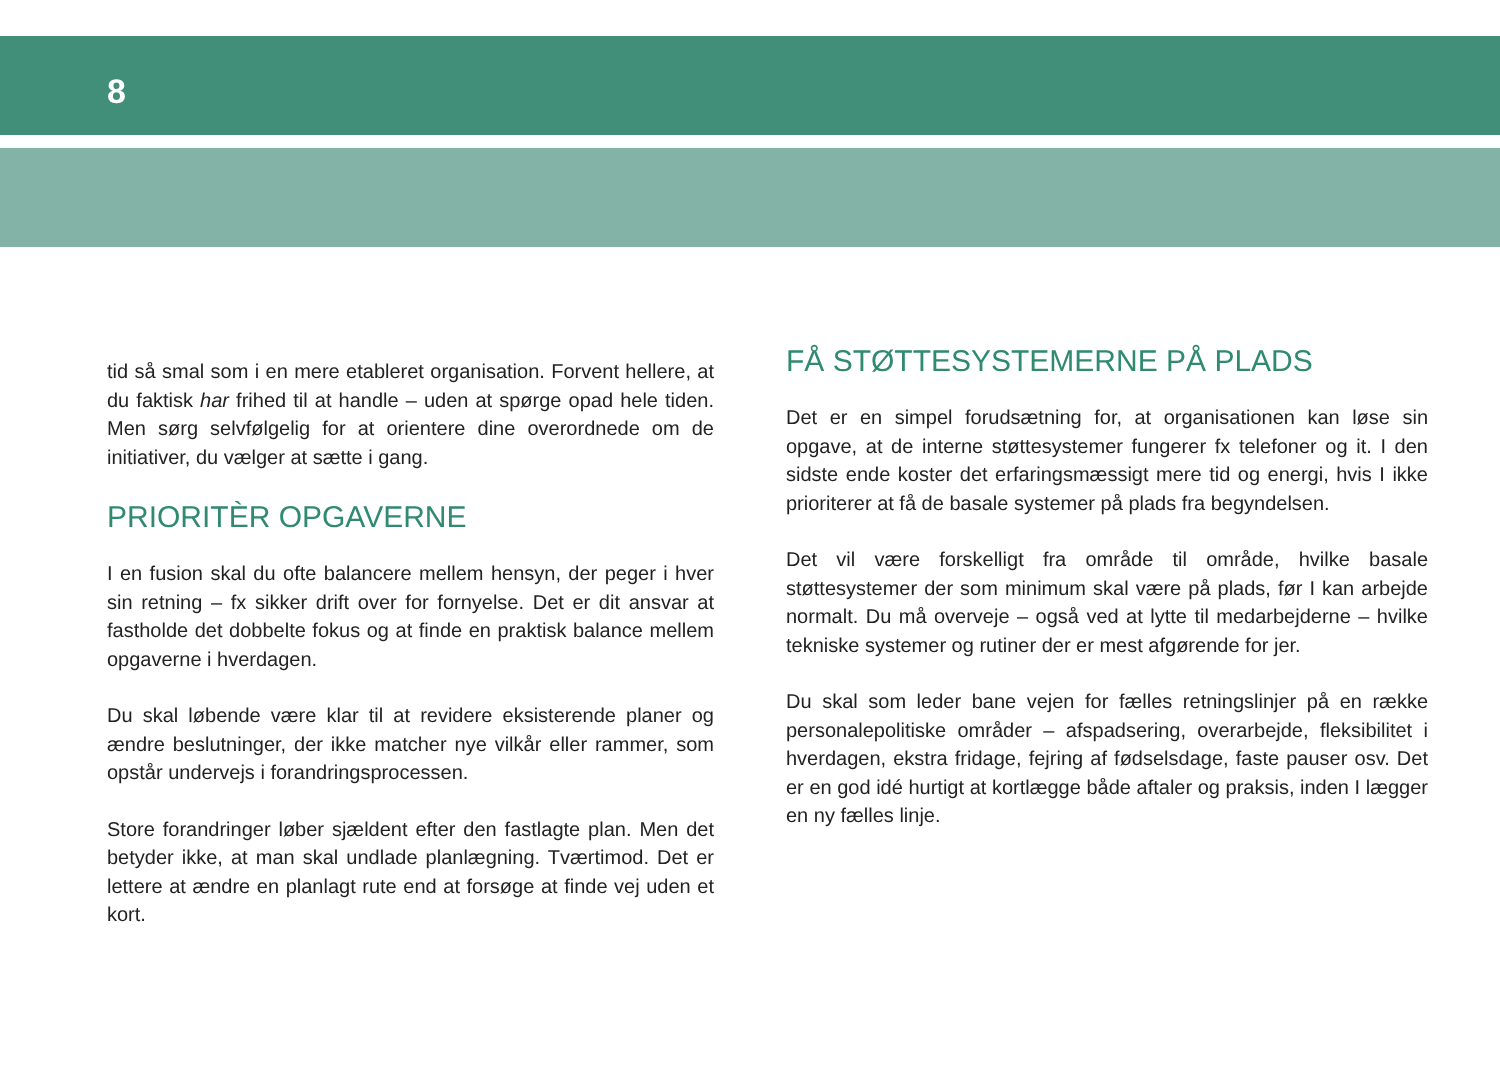8
tid så smal som i en mere etableret organisation. Forvent hellere, at du faktisk har frihed til at handle – uden at spørge opad hele tiden. Men sørg selvfølgelig for at orientere dine overordnede om de initiativer, du vælger at sætte i gang.
PRIORITÈR OPGAVERNE
I en fusion skal du ofte balancere mellem hensyn, der peger i hver sin retning – fx sikker drift over for fornyelse. Det er dit ansvar at fastholde det dobbelte fokus og at finde en praktisk balance mellem opgaverne i hverdagen.
Du skal løbende være klar til at revidere eksisterende planer og ændre beslutninger, der ikke matcher nye vilkår eller rammer, som opstår undervejs i forandringsprocessen.
Store forandringer løber sjældent efter den fastlagte plan. Men det betyder ikke, at man skal undlade planlægning. Tværtimod. Det er lettere at ændre en planlagt rute end at forsøge at finde vej uden et kort.
FÅ STØTTESYSTEMERNE PÅ PLADS
Det er en simpel forudsætning for, at organisationen kan løse sin opgave, at de interne støttesystemer fungerer fx telefoner og it. I den sidste ende koster det erfaringsmæssigt mere tid og energi, hvis I ikke prioriterer at få de basale systemer på plads fra begyndelsen.
Det vil være forskelligt fra område til område, hvilke basale støttesystemer der som minimum skal være på plads, før I kan arbejde normalt. Du må overveje – også ved at lytte til medarbejderne – hvilke tekniske systemer og rutiner der er mest afgørende for jer.
Du skal som leder bane vejen for fælles retningslinjer på en række personalepolitiske områder – afspadsering, overarbejde, fleksibilitet i hverdagen, ekstra fridage, fejring af fødselsdage, faste pauser osv. Det er en god idé hurtigt at kortlægge både aftaler og praksis, inden I lægger en ny fælles linje.